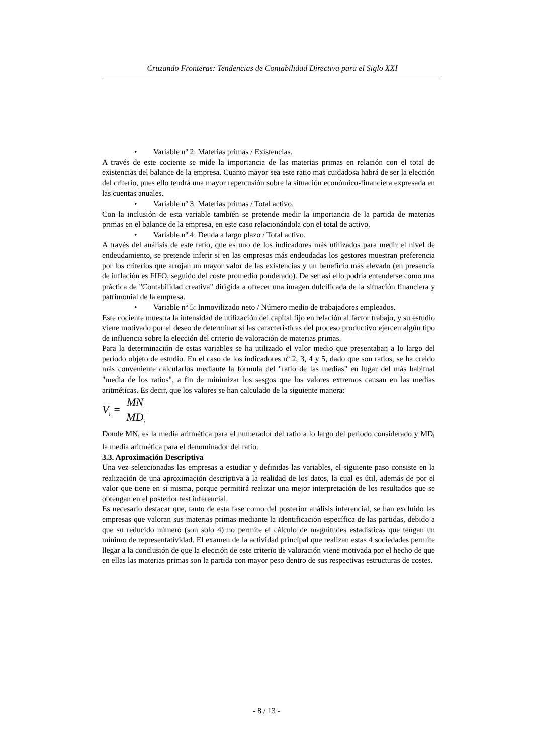Cruzando Fronteras: Tendencias de Contabilidad Directiva para el Siglo XXI
• Variable nº 2: Materias primas / Existencias.
A través de este cociente se mide la importancia de las materias primas en relación con el total de existencias del balance de la empresa. Cuanto mayor sea este ratio mas cuidadosa habrá de ser la elección del criterio, pues ello tendrá una mayor repercusión sobre la situación económico-financiera expresada en las cuentas anuales.
• Variable nº 3: Materias primas / Total activo.
Con la inclusión de esta variable también se pretende medir la importancia de la partida de materias primas en el balance de la empresa, en este caso relacionándola con el total de activo.
• Variable nº 4: Deuda a largo plazo / Total activo.
A través del análisis de este ratio, que es uno de los indicadores más utilizados para medir el nivel de endeudamiento, se pretende inferir si en las empresas más endeudadas los gestores muestran preferencia por los criterios que arrojan un mayor valor de las existencias y un beneficio más elevado (en presencia de inflación es FIFO, seguido del coste promedio ponderado). De ser así ello podría entenderse como una práctica de "Contabilidad creativa" dirigida a ofrecer una imagen dulcificada de la situación financiera y patrimonial de la empresa.
• Variable nº 5: Inmovilizado neto / Número medio de trabajadores empleados.
Este cociente muestra la intensidad de utilización del capital fijo en relación al factor trabajo, y su estudio viene motivado por el deseo de determinar si las características del proceso productivo ejercen algún tipo de influencia sobre la elección del criterio de valoración de materias primas.
Para la determinación de estas variables se ha utilizado el valor medio que presentaban a lo largo del periodo objeto de estudio. En el caso de los indicadores nº 2, 3, 4 y 5, dado que son ratios, se ha creido más conveniente calcularlos mediante la fórmula del "ratio de las medias" en lugar del más habitual "media de los ratios", a fin de minimizar los sesgos que los valores extremos causan en las medias aritméticas. Es decir, que los valores se han calculado de la siguiente manera:
V<sub>i</sub> = MN<sub>i</sub> MD<sub>i</sub>
Donde MN<sub>i</sub> es la media aritmética para el numerador del ratio a lo largo del periodo considerado y MD<sub>i</sub> la media aritmética para el denominador del ratio.
3.3. Aproximación Descriptiva
Una vez seleccionadas las empresas a estudiar y definidas las variables, el siguiente paso consiste en la realización de una aproximación descriptiva a la realidad de los datos, la cual es útil, además de por el valor que tiene en sí misma, porque permitirá realizar una mejor interpretación de los resultados que se obtengan en el posterior test inferencial.
Es necesario destacar que, tanto de esta fase como del posterior análisis inferencial, se han excluido las empresas que valoran sus materias primas mediante la identificación específica de las partidas, debido a que su reducido número (son solo 4) no permite el cálculo de magnitudes estadísticas que tengan un mínimo de representatividad. El examen de la actividad principal que realizan estas 4 sociedades permite llegar a la conclusión de que la elección de este criterio de valoración viene motivada por el hecho de que en ellas las materias primas son la partida con mayor peso dentro de sus respectivas estructuras de costes.
- 8 / 13 -